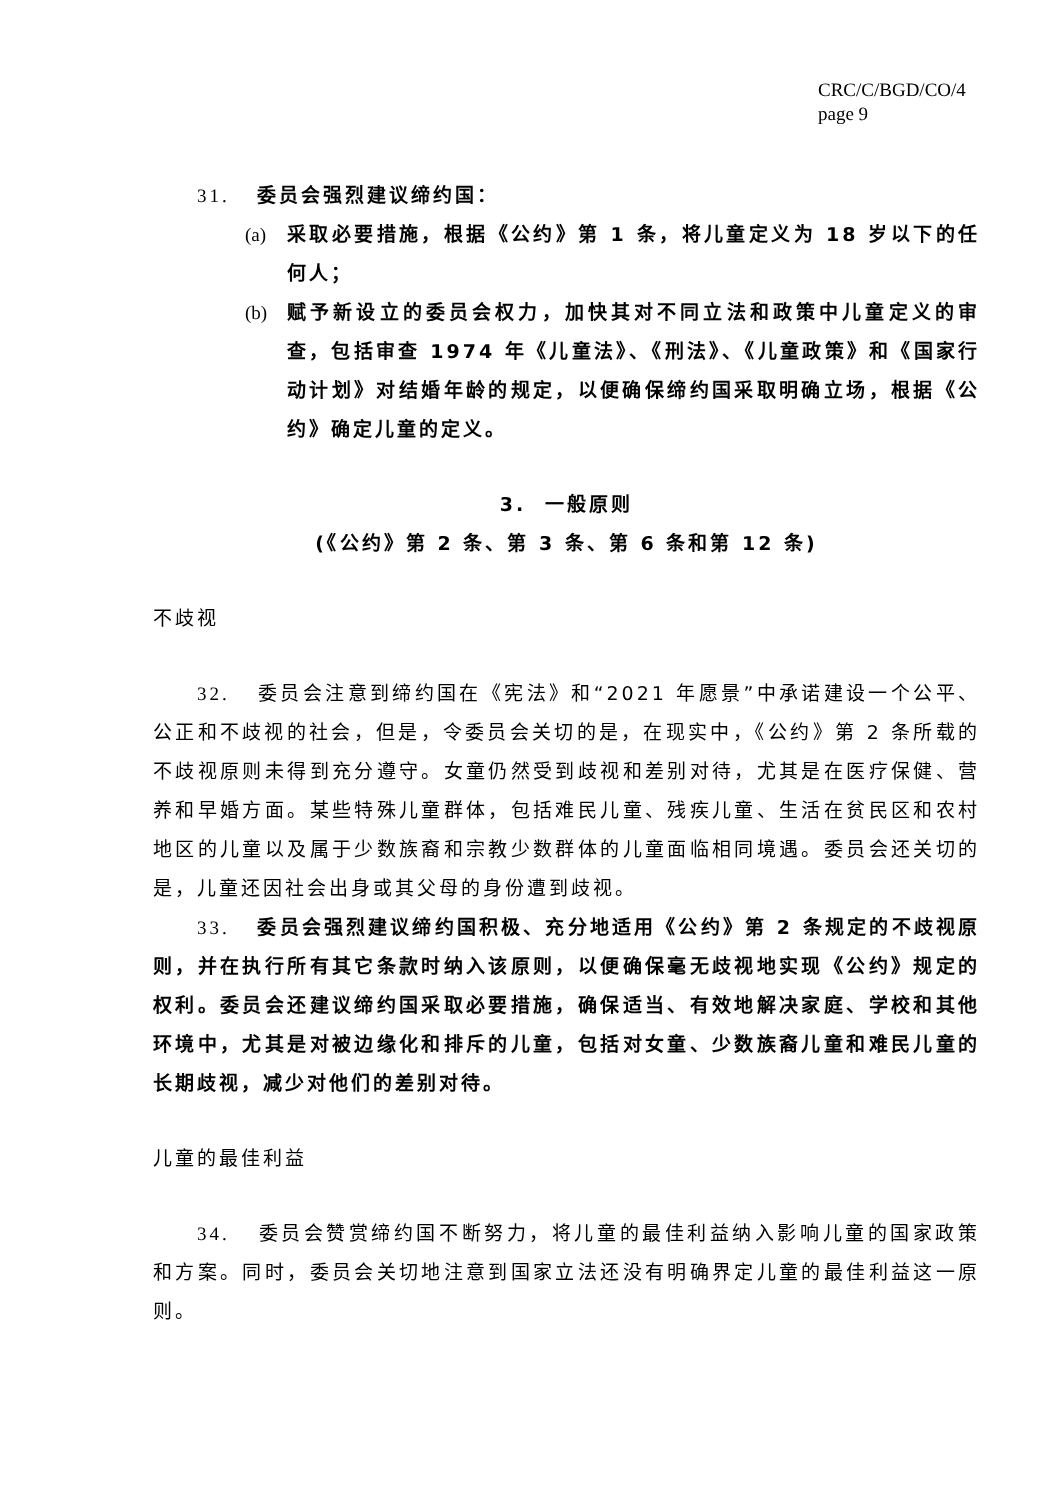CRC/C/BGD/CO/4
page 9
31. 委员会强烈建议缔约国：
(a) 采取必要措施，根据《公约》第 1 条，将儿童定义为 18 岁以下的任何人；
(b) 赋予新设立的委员会权力，加快其对不同立法和政策中儿童定义的审查，包括审查 1974 年《儿童法》、《刑法》、《儿童政策》和《国家行动计划》对结婚年龄的规定，以便确保缔约国采取明确立场，根据《公约》确定儿童的定义。
3. 一般原则
(《公约》第 2 条、第 3 条、第 6 条和第 12 条)
不歧视
32. 委员会注意到缔约国在《宪法》和“2021 年愿景”中承诺建设一个公平、公正和不歧视的社会，但是，令委员会关切的是，在现实中，《公约》第 2 条所载的不歧视原则未得到充分遵守。女童仍然受到歧视和差别对待，尤其是在医疗保健、营养和早婚方面。某些特殊儿童群体，包括难民儿童、残疾儿童、生活在贫民区和农村地区的儿童以及属于少数族裔和宗教少数群体的儿童面临相同境遇。委员会还关切的是，儿童还因社会出身或其父母的身份遭到歧视。
33. 委员会强烈建议缔约国积极、充分地适用《公约》第 2 条规定的不歧视原则，并在执行所有其它条款时纳入该原则，以便确保毫无歧视地实现《公约》规定的权利。委员会还建议缔约国采取必要措施，确保适当、有效地解决家庭、学校和其他环境中，尤其是对被边缘化和排斥的儿童，包括对女童、少数族裔儿童和难民儿童的长期歧视，减少对他们的差别对待。
儿童的最佳利益
34. 委员会赞赏缔约国不断努力，将儿童的最佳利益纳入影响儿童的国家政策和方案。同时，委员会关切地注意到国家立法还没有明确界定儿童的最佳利益这一原则。